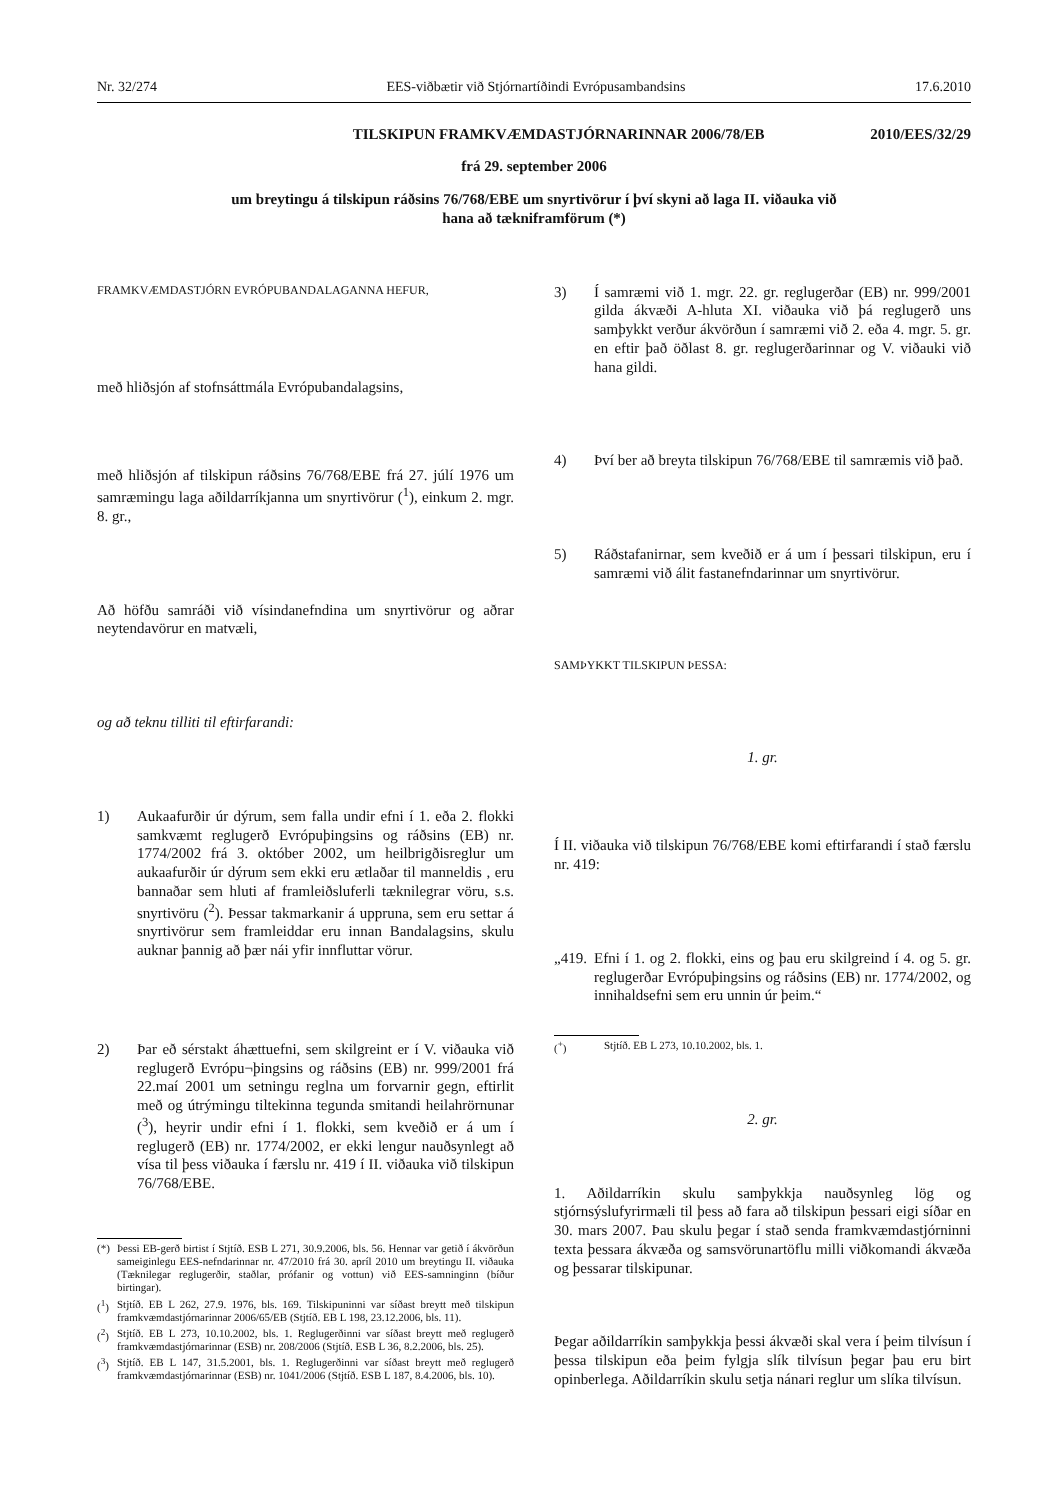Nr. 32/274 EES-viðbætir við Stjórnartíðindi Evrópusambandsins 17.6.2010
TILSKIPUN FRAMKVÆMDASTJÓRNARINNAR 2006/78/EB 2010/EES/32/29
frá 29. september 2006
um breytingu á tilskipun ráðsins 76/768/EBE um snyrtivörur í því skyni að laga II. viðauka við
hana að tækniframförum (*)
FRAMKVÆMDASTJÓRN EVRÓPUBANDALAGANNA HEFUR,
með hliðsjón af stofnsáttmála Evrópubandalagsins,
með hliðsjón af tilskipun ráðsins 76/768/EBE frá 27. júlí 1976 um samræmingu laga aðildarríkjanna um snyrtivörur (<sup>1</sup>), einkum 2. mgr. 8. gr.,
Að höfðu samráði við vísindanefndina um snyrtivörur og aðrar neytendavörur en matvæli,
og að teknu tilliti til eftirfarandi:
1) Aukaafurðir úr dýrum, sem falla undir efni í 1. eða 2. flokki samkvæmt reglugerð Evrópuþingsins og ráðsins (EB) nr. 1774/2002 frá 3. október 2002, um heilbrigðisreglur um aukaafurðir úr dýrum sem ekki eru ætlaðar til manneldis , eru bannaðar sem hluti af framleiðsluferli tæknilegrar vöru, s.s. snyrtivöru (<sup>2</sup>). Þessar takmarkanir á uppruna, sem eru settar á snyrtivörur sem framleiddar eru innan Bandalagsins, skulu auknar þannig að þær nái yfir innfluttar vörur.
2) Þar eð sérstakt áhættuefni, sem skilgreint er í V. viðauka við reglugerð Evrópu¬þingsins og ráðsins (EB) nr. 999/2001 frá 22.maí 2001 um setningu reglna um forvarnir gegn, eftirlit með og útrýmingu tiltekinna tegunda smitandi heilahrörnunar (<sup>3</sup>), heyrir undir efni í 1. flokki, sem kveðið er á um í reglugerð (EB) nr. 1774/2002, er ekki lengur nauðsynlegt að vísa til þess viðauka í færslu nr. 419 í II. viðauka við tilskipun 76/768/EBE.
(*) Þessi EB-gerð birtist í Stjtíð. ESB L 271, 30.9.2006, bls. 56. Hennar var getið í ákvörðun sameiginlegu EES-nefndarinnar nr. 47/2010 frá 30. apríl 2010 um breytingu II. viðauka (Tæknilegar reglugerðir, staðlar, prófanir og vottun) við EES-samninginn (bíður birtingar).
(<sup>1</sup>) Stjtíð. EB L 262, 27.9. 1976, bls. 169. Tilskipuninni var síðast breytt með tilskipun framkvæmdastjórnarinnar 2006/65/EB (Stjtíð. EB L 198, 23.12.2006, bls. 11).
(<sup>2</sup>) Stjtíð. EB L 273, 10.10.2002, bls. 1. Reglugerðinni var síðast breytt með reglugerð framkvæmdastjórnarinnar (ESB) nr. 208/2006 (Stjtíð. ESB L 36, 8.2.2006, bls. 25).
(<sup>3</sup>) Stjtíð. EB L 147, 31.5.2001, bls. 1. Reglugerðinni var síðast breytt með reglugerð framkvæmdastjórnarinnar (ESB) nr. 1041/2006 (Stjtíð. ESB L 187, 8.4.2006, bls. 10).
3) Í samræmi við 1. mgr. 22. gr. reglugerðar (EB) nr. 999/2001 gilda ákvæði A-hluta XI. viðauka við þá reglugerð uns samþykkt verður ákvörðun í samræmi við 2. eða 4. mgr. 5. gr. en eftir það öðlast 8. gr. reglugerðarinnar og V. viðauki við hana gildi.
4) Því ber að breyta tilskipun 76/768/EBE til samræmis við það.
5) Ráðstafanirnar, sem kveðið er á um í þessari tilskipun, eru í samræmi við álit fastanefndarinnar um snyrtivörur.
SAMÞYKKT TILSKIPUN ÞESSA:
1. gr.
Í II. viðauka við tilskipun 76/768/EBE komi eftirfarandi í stað færslu nr. 419:
„419. Efni í 1. og 2. flokki, eins og þau eru skilgreind í 4. og 5. gr. reglugerðar Evrópuþingsins og ráðsins (EB) nr. 1774/2002, og innihaldsefni sem eru unnin úr þeim.“
(<sup>+</sup>) Stjtíð. EB L 273, 10.10.2002, bls. 1.
2. gr.
1. Aðildarríkin skulu samþykkja nauðsynleg lög og stjórnsýslufyrirmæli til þess að fara að tilskipun þessari eigi síðar en 30. mars 2007. Þau skulu þegar í stað senda framkvæmdastjórninni texta þessara ákvæða og samsvörunartöflu milli viðkomandi ákvæða og þessarar tilskipunar.
Þegar aðildarríkin samþykkja þessi ákvæði skal vera í þeim tilvísun í þessa tilskipun eða þeim fylgja slík tilvísun þegar þau eru birt opinberlega. Aðildarríkin skulu setja nánari reglur um slíka tilvísun.